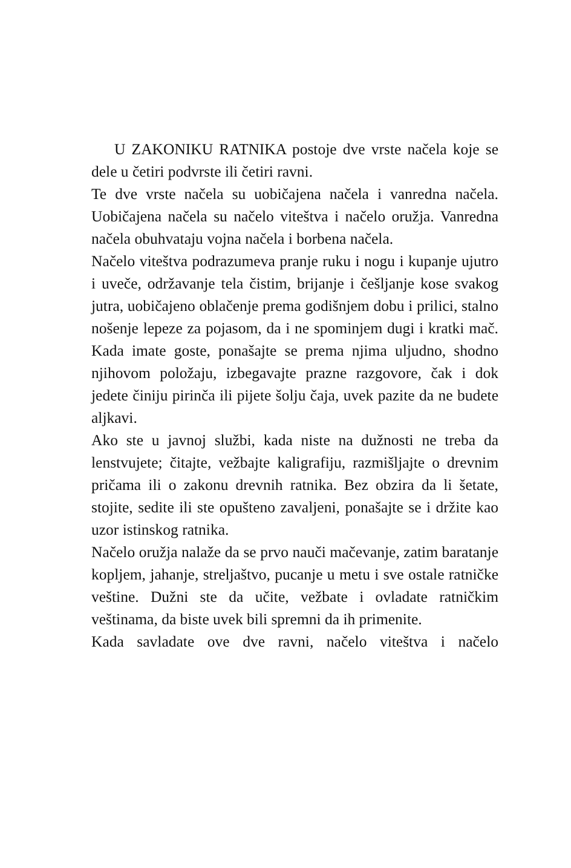U ZAKONIKU RATNIKA postoje dve vrste načela koje se dele u četiri podvrste ili četiri ravni.
Te dve vrste načela su uobičajena načela i vanredna načela. Uobičajena načela su načelo viteštva i načelo oružja. Vanredna načela obuhvataju vojna načela i borbena načela.
Načelo viteštva podrazumeva pranje ruku i nogu i kupanje ujutro i uveče, održavanje tela čistim, brijanje i češljanje kose svakog jutra, uobičajeno oblačenje prema godišnjem dobu i prilici, stalno nošenje lepeze za pojasom, da i ne spominjem dugi i kratki mač. Kada imate goste, ponašajte se prema njima uljudno, shodno njihovom položaju, izbegavajte prazne razgovore, čak i dok jedete činiju pirinča ili pijete šolju čaja, uvek pazite da ne budete aljkavi.
Ako ste u javnoj službi, kada niste na dužnosti ne treba da lenstvujete; čitajte, vežbajte kaligrafiju, razmišljajte o drevnim pričama ili o zakonu drevnih ratnika. Bez obzira da li šetate, stojite, sedite ili ste opušteno zavaljeni, ponašajte se i držite kao uzor istinskog ratnika.
Načelo oružja nalaže da se prvo nauči mačevanje, zatim baratanje kopljem, jahanje, streljaštvo, pucanje u metu i sve ostale ratničke veštine. Dužni ste da učite, vežbate i ovladate ratničkim veštinama, da biste uvek bili spremni da ih primenite.
Kada savladate ove dve ravni, načelo viteštva i načelo